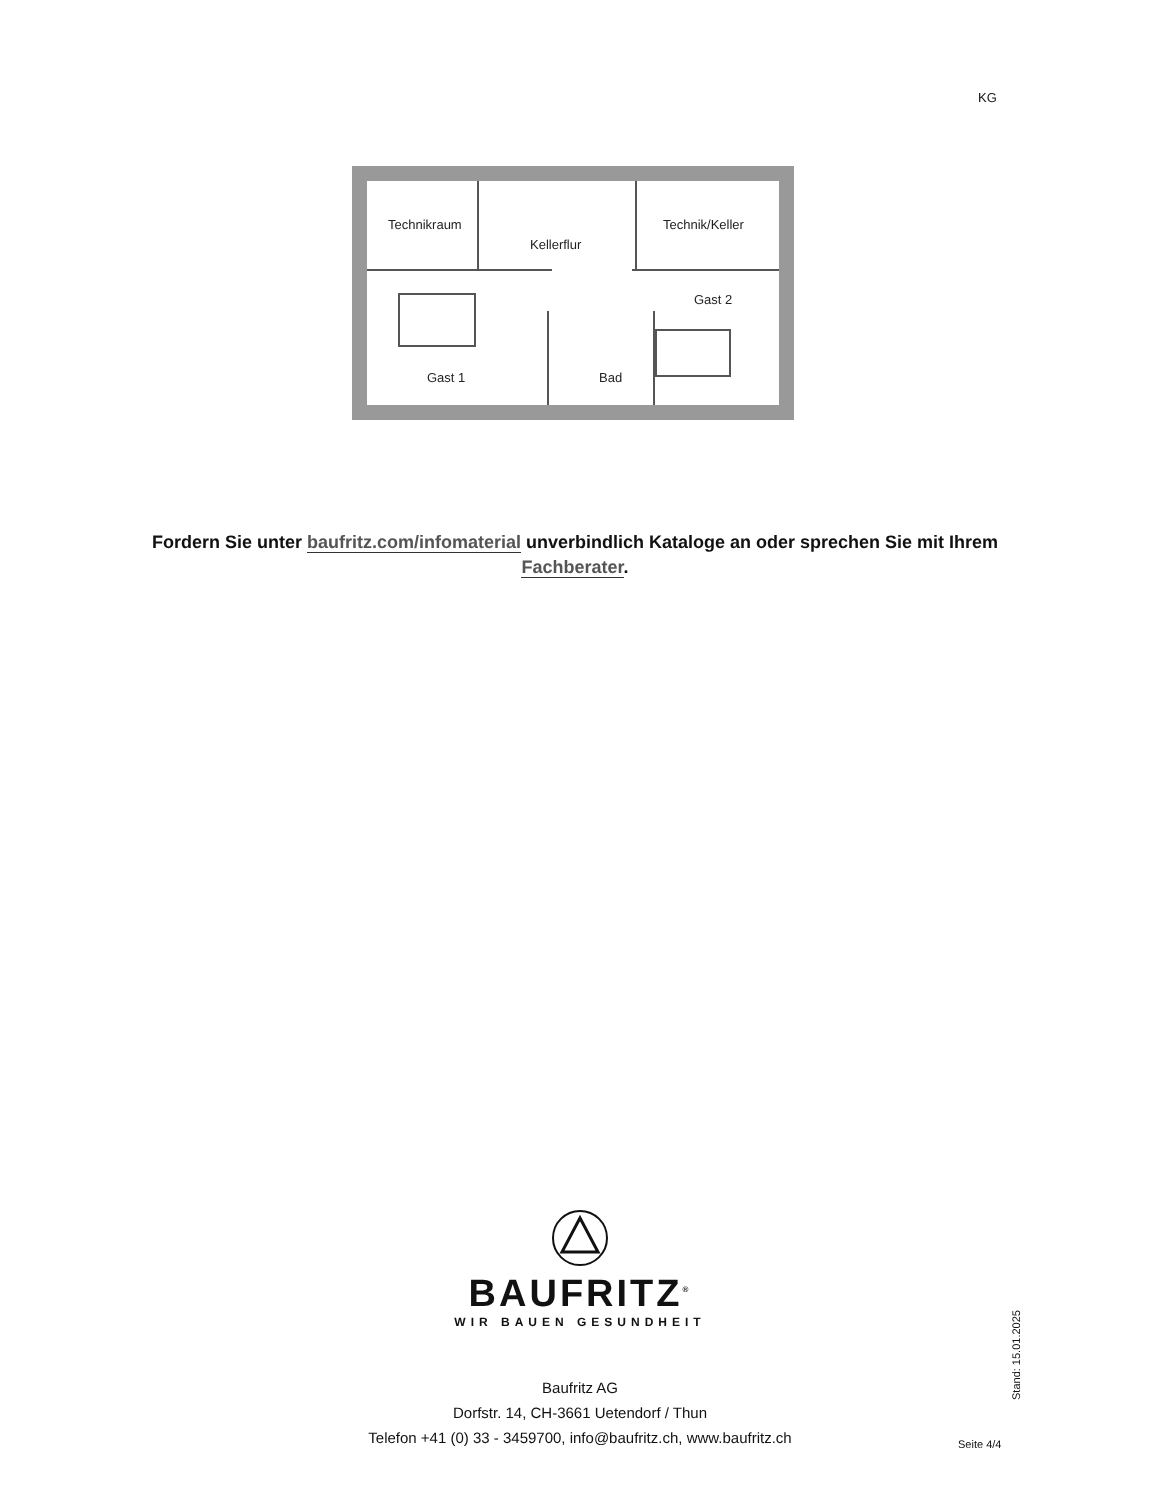KG
Technikraum
Kellerflur
Technik/Keller
Gast 2
Gast 1
Bad
Fordern Sie unter baufritz.com/infomaterial unverbindlich Kataloge an oder sprechen Sie mit Ihrem Fachberater.
BAUFRITZ<sup>®</sup>
WIR BAUEN GESUNDHEIT
Baufritz AG
Dorfstr. 14, CH-3661 Uetendorf / Thun
Telefon +41 (0) 33 - 3459700, info@baufritz.ch, www.baufritz.ch
Seite 4/4
Stand: 15.01.2025